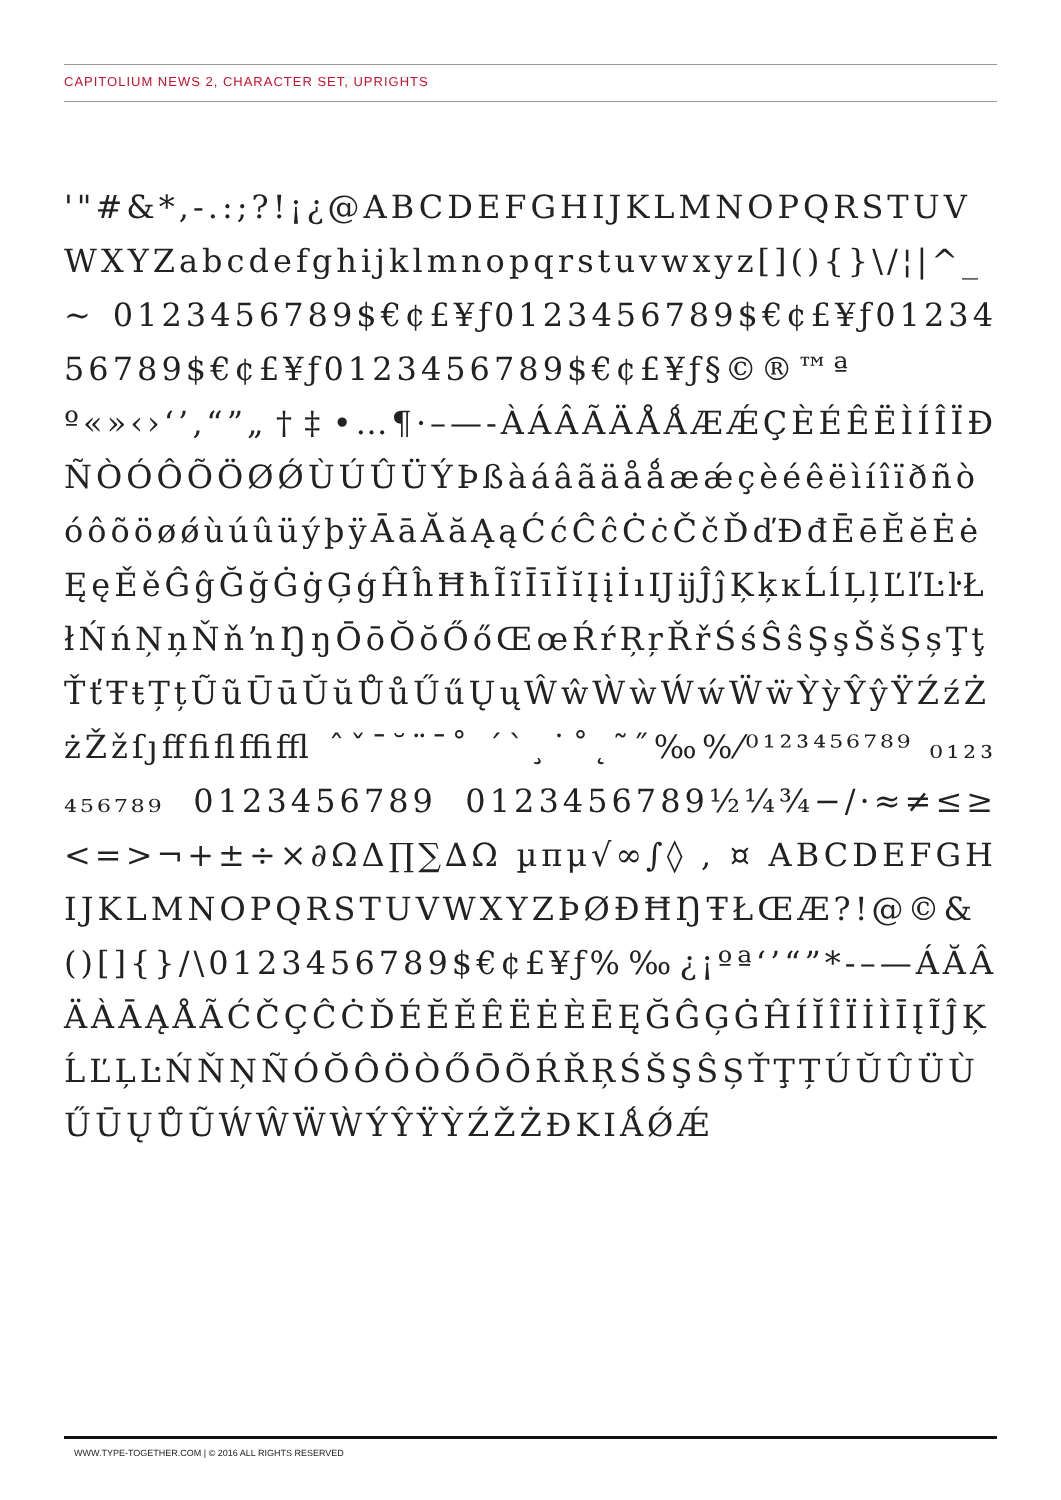CAPITOLIUM NEWS 2, CHARACTER SET, UPRIGHTS
'"#&*,-.:;?!¡¿@ABCDEFGHIJKLMNOPQRSTUVWXYZabcdefghijklmnopqrstuvwxyz[](){}\/¦|^_~ 0123456789$€¢£¥ƒ0123456789$€¢£¥ƒ0123456789$€¢£¥ƒ0123456789$€¢£¥ƒ§©®™ªº«»‹›‘’‚“”„†‡•…¶·–—-ÀÁÂÃÄÅǺÆǼÇÈÉÊËÌÍÎÏÐÑÒÓÔÕÖØǾÙÚÛÜÝÞßàáâãäåǻæǽçèéêëìíîïðñòóôõöøǿùúûüýþÿĀāĂăĄąĆćĈĉĊċČčĎďĐđĒēĔĕĖėĘęĚěĜĝĞğĠġĢģĤĥĦħĨĩĪīĬĭĮįİıĲĳĴĵĶķĸĹĺĻļĽľĿŀŁłŃńŅņŇňŉŊŋŌōŎŏŐőŒœŔŕŖŗŘřŚśŜŝŞşŠšȘșŢţŤťŦŧȚțŨũŪūŬŭŮůŰűŲųŴŵẀẁẂẃẄẅỲỳŶŷŸŹźŻżŽžſȷﬀﬁﬂﬃﬄ ˆˇ¯˘¨ˉ˚ ˊˋ¸˙˚˛˜˝‰%⁄⁰¹²³⁴⁵⁶⁷⁸⁹ ₀₁₂₃₄₅₆₇₈₉ 0123456789 0123456789½¼¾−∕·≈≠≤≥<=>¬+±÷×∂ΩΔ∏∑∆Ω µπμ√∞∫◊ , ¤ ABCDEFGHIJKLMNOPQRSTUVWXYZÞØÐĦŊŦŁŒÆ?!@©&()[]{}/\0123456789$€¢£¥ƒ%‰¿¡ºª‘’“”*-–—ÁĂÂÄÀĀĄÅÃĆČÇĈĊĎÉĔĚÊËĖÈĒĘĞĜĢĠĤÍĬÎÏİÌĪĮĨĴĶĹĽĻĿŃŇŅÑÓŎÔÖÒŐŌÕŔŘŖŚŠŞŜȘŤŢȚÚŬÛÜÙŰŪŲŮŨẂŴẄẀÝŶŸỲŹŽŻÐKIǺǾǼ
WWW.TYPE-TOGETHER.COM | © 2016 ALL RIGHTS RESERVED